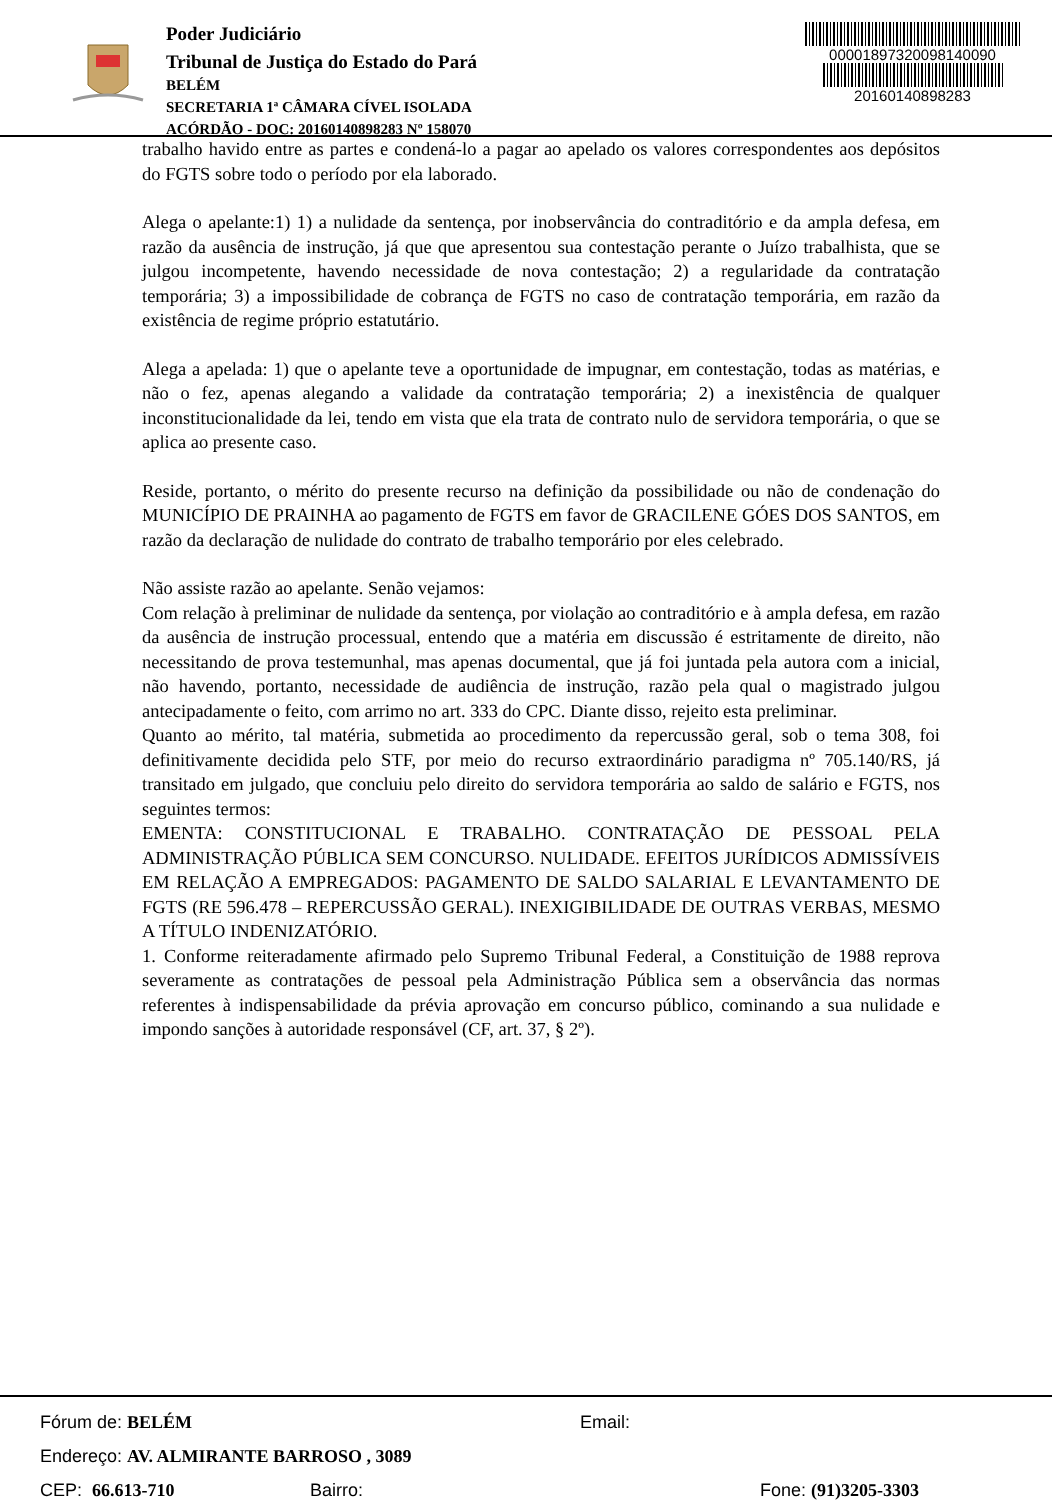Poder Judiciário
Tribunal de Justiça do Estado do Pará
BELÉM
SECRETARIA 1ª CÂMARA CÍVEL ISOLADA
ACÓRDÃO - DOC: 20160140898283 Nº 158070
00001897320098140090
20160140898283
trabalho havido entre as partes e condená-lo a pagar ao apelado os valores correspondentes aos depósitos do FGTS sobre todo o período por ela laborado.
Alega o apelante:1) 1) a nulidade da sentença, por inobservância do contraditório e da ampla defesa, em razão da ausência de instrução, já que que apresentou sua contestação perante o Juízo trabalhista, que se julgou incompetente, havendo necessidade de nova contestação; 2) a regularidade da contratação temporária; 3) a impossibilidade de cobrança de FGTS no caso de contratação temporária, em razão da existência de regime próprio estatutário.
Alega a apelada: 1) que o apelante teve a oportunidade de impugnar, em contestação, todas as matérias, e não o fez, apenas alegando a validade da contratação temporária; 2) a inexistência de qualquer inconstitucionalidade da lei, tendo em vista que ela trata de contrato nulo de servidora temporária, o que se aplica ao presente caso.
Reside, portanto, o mérito do presente recurso na definição da possibilidade ou não de condenação do MUNICÍPIO DE PRAINHA ao pagamento de FGTS em favor de GRACILENE GÓES DOS SANTOS, em razão da declaração de nulidade do contrato de trabalho temporário por eles celebrado.
Não assiste razão ao apelante. Senão vejamos:
Com relação à preliminar de nulidade da sentença, por violação ao contraditório e à ampla defesa, em razão da ausência de instrução processual, entendo que a matéria em discussão é estritamente de direito, não necessitando de prova testemunhal, mas apenas documental, que já foi juntada pela autora com a inicial, não havendo, portanto, necessidade de audiência de instrução, razão pela qual o magistrado julgou antecipadamente o feito, com arrimo no art. 333 do CPC. Diante disso, rejeito esta preliminar.
Quanto ao mérito, tal matéria, submetida ao procedimento da repercussão geral, sob o tema 308, foi definitivamente decidida pelo STF, por meio do recurso extraordinário paradigma nº 705.140/RS, já transitado em julgado, que concluiu pelo direito do servidora temporária ao saldo de salário e FGTS, nos seguintes termos:
EMENTA: CONSTITUCIONAL E TRABALHO. CONTRATAÇÃO DE PESSOAL PELA ADMINISTRAÇÃO PÚBLICA SEM CONCURSO. NULIDADE. EFEITOS JURÍDICOS ADMISSÍVEIS EM RELAÇÃO A EMPREGADOS: PAGAMENTO DE SALDO SALARIAL E LEVANTAMENTO DE FGTS (RE 596.478 – REPERCUSSÃO GERAL). INEXIGIBILIDADE DE OUTRAS VERBAS, MESMO A TÍTULO INDENIZATÓRIO.
1. Conforme reiteradamente afirmado pelo Supremo Tribunal Federal, a Constituição de 1988 reprova severamente as contratações de pessoal pela Administração Pública sem a observância das normas referentes à indispensabilidade da prévia aprovação em concurso público, cominando a sua nulidade e impondo sanções à autoridade responsável (CF, art. 37, § 2º).
Fórum de: BELÉM Email:
Endereço: AV. ALMIRANTE BARROSO , 3089
CEP: 66.613-710 Bairro: Fone: (91)3205-3303